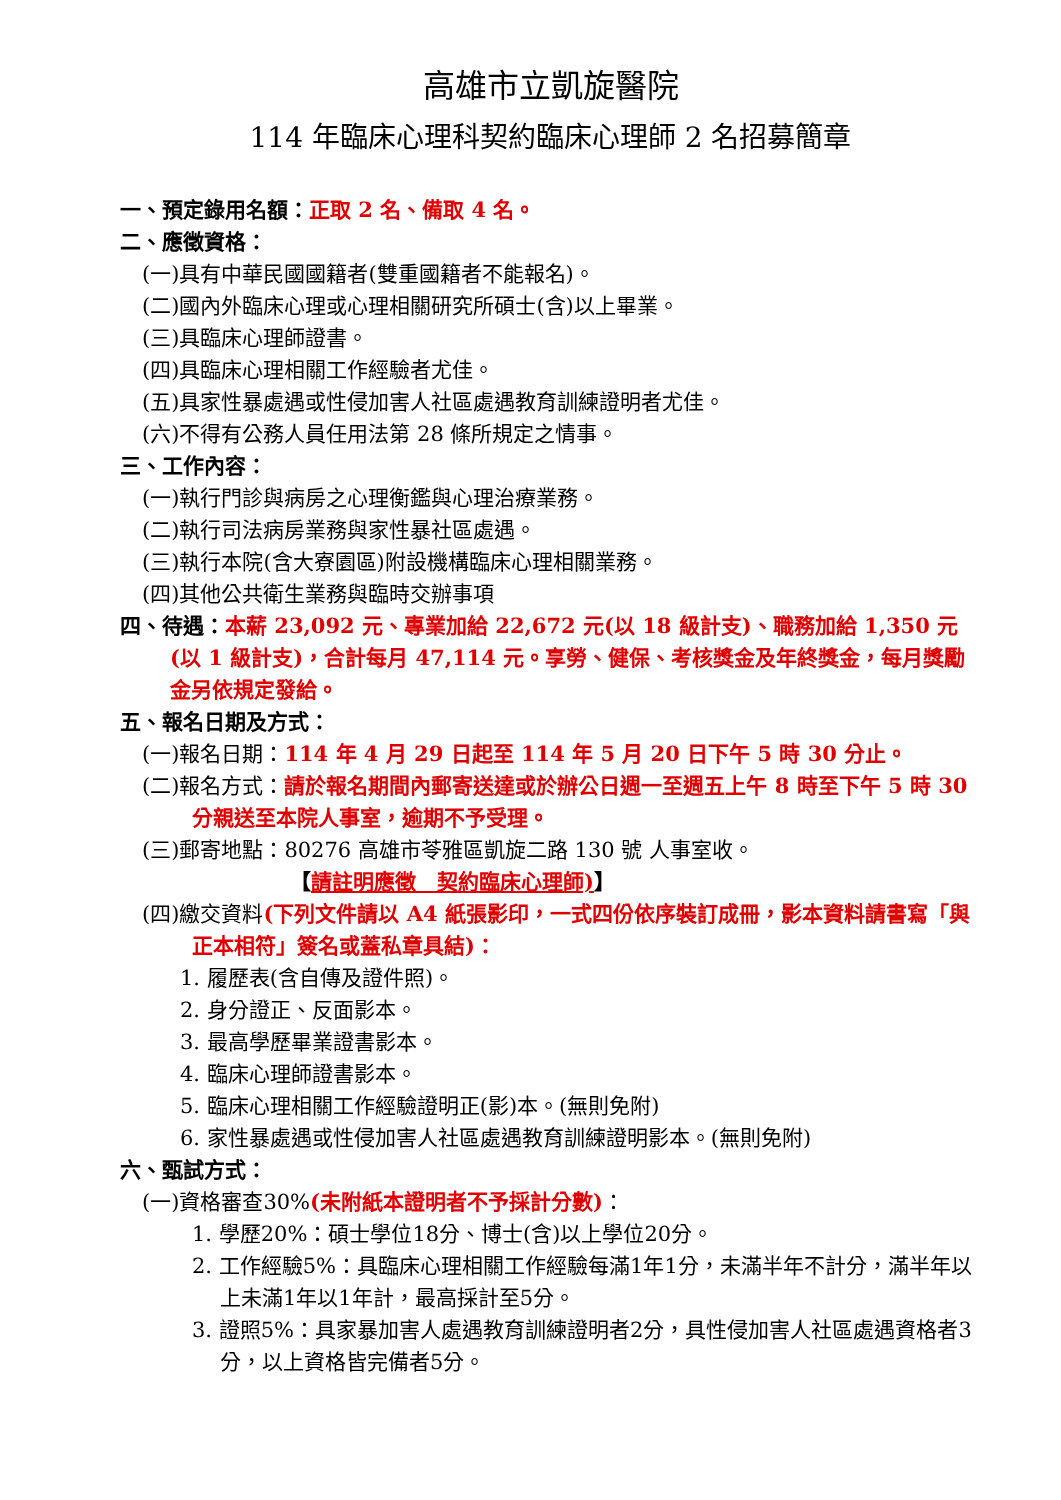高雄市立凱旋醫院
114 年臨床心理科契約臨床心理師 2 名招募簡章
一、預定錄用名額：正取 2 名、備取 4 名。
二、應徵資格：
(一)具有中華民國國籍者(雙重國籍者不能報名)。
(二)國內外臨床心理或心理相關研究所碩士(含)以上畢業。
(三)具臨床心理師證書。
(四)具臨床心理相關工作經驗者尤佳。
(五)具家性暴處遇或性侵加害人社區處遇教育訓練證明者尤佳。
(六)不得有公務人員任用法第 28 條所規定之情事。
三、工作內容：
(一)執行門診與病房之心理衡鑑與心理治療業務。
(二)執行司法病房業務與家性暴社區處遇。
(三)執行本院(含大寮園區)附設機構臨床心理相關業務。
(四)其他公共衛生業務與臨時交辦事項
四、待遇：本薪 23,092 元、專業加給 22,672 元(以 18 級計支)、職務加給 1,350 元(以 1 級計支)，合計每月 47,114 元。享勞、健保、考核獎金及年終獎金，每月獎勵金另依規定發給。
五、報名日期及方式：
(一)報名日期：114 年 4 月 29 日起至 114 年 5 月 20 日下午 5 時 30 分止。
(二)報名方式：請於報名期間內郵寄送達或於辦公日週一至週五上午 8 時至下午 5 時 30 分親送至本院人事室，逾期不予受理。
(三)郵寄地點：80276 高雄市苓雅區凱旋二路 130 號 人事室收。
【請註明應徵　契約臨床心理師)】
(四)繳交資料(下列文件請以 A4 紙張影印，一式四份依序裝訂成冊，影本資料請書寫「與正本相符」簽名或蓋私章具結)：
1. 履歷表(含自傳及證件照)。
2. 身分證正、反面影本。
3. 最高學歷畢業證書影本。
4. 臨床心理師證書影本。
5. 臨床心理相關工作經驗證明正(影)本。(無則免附)
6. 家性暴處遇或性侵加害人社區處遇教育訓練證明影本。(無則免附)
六、甄試方式：
(一)資格審查30%(未附紙本證明者不予採計分數)：
1. 學歷20%：碩士學位18分、博士(含)以上學位20分。
2. 工作經驗5%：具臨床心理相關工作經驗每滿1年1分，未滿半年不計分，滿半年以上未滿1年以1年計，最高採計至5分。
3. 證照5%：具家暴加害人處遇教育訓練證明者2分，具性侵加害人社區處遇資格者3分，以上資格皆完備者5分。